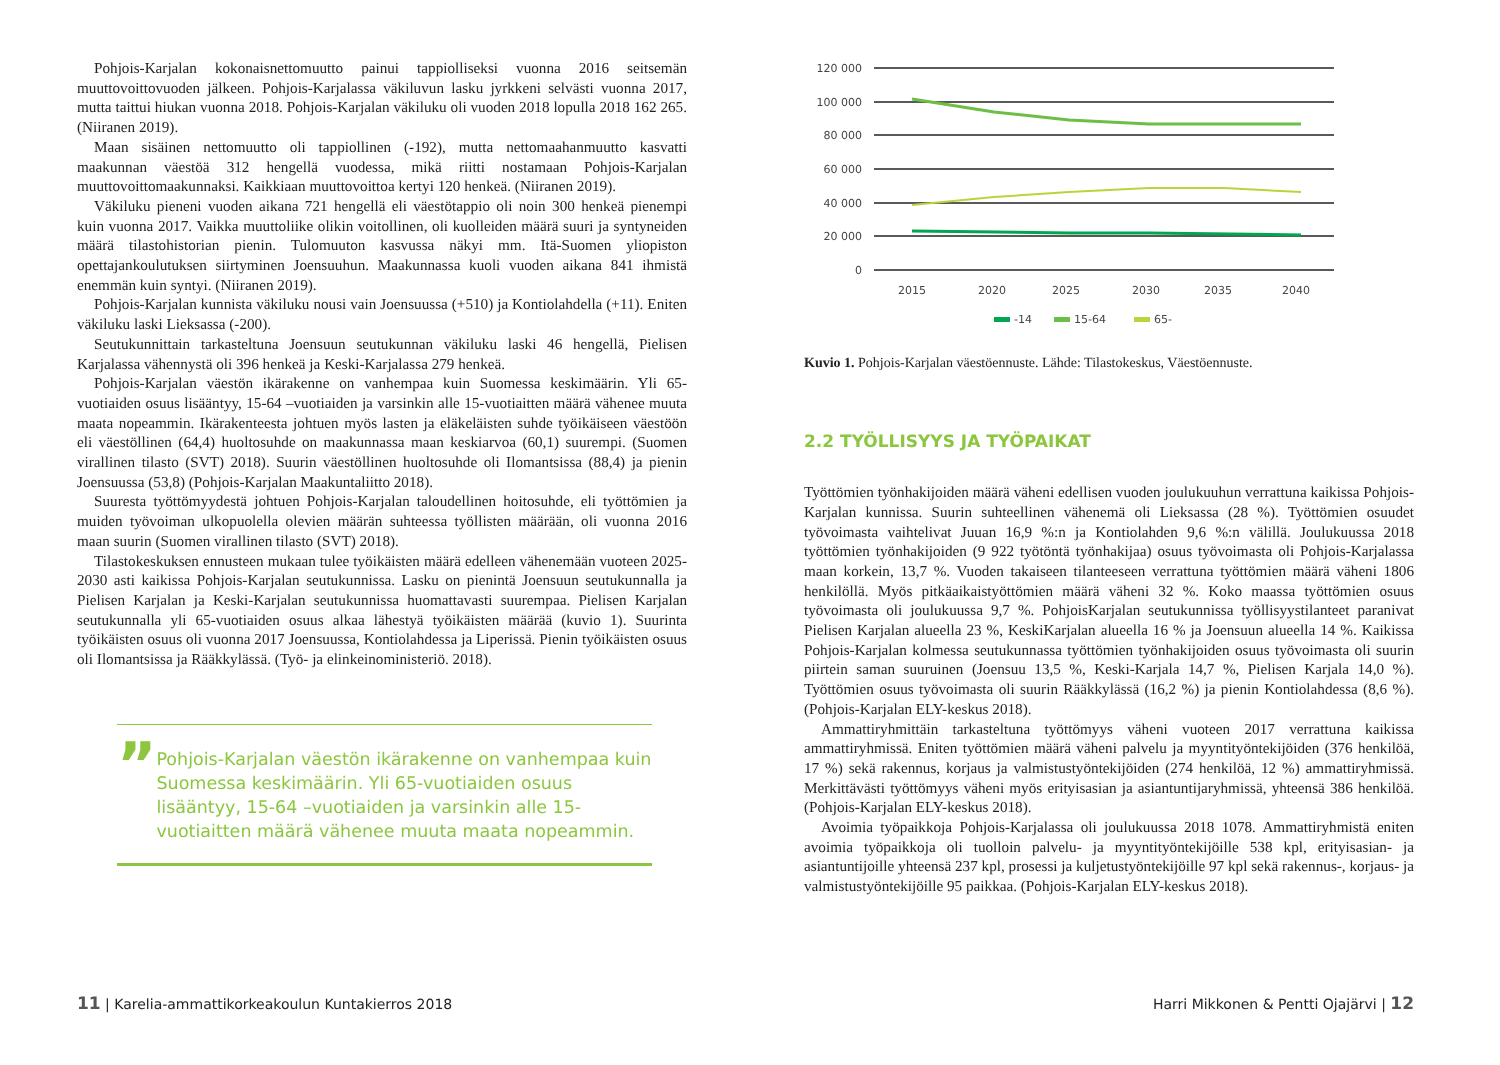Pohjois-Karjalan kokonaisnettomuutto painui tappiolliseksi vuonna 2016 seitsemän muuttovoittovuoden jälkeen. Pohjois-Karjalassa väkiluvun lasku jyrkkeni selvästi vuonna 2017, mutta taittui hiukan vuonna 2018. Pohjois-Karjalan väkiluku oli vuoden 2018 lopulla 2018 162 265. (Niiranen 2019).
Maan sisäinen nettomuutto oli tappiollinen (-192), mutta nettomaahanmuutto kasvatti maakunnan väestöä 312 hengellä vuodessa, mikä riitti nostamaan Pohjois-Karjalan muuttovoittomaakunnaksi. Kaikkiaan muuttovoittoa kertyi 120 henkeä. (Niiranen 2019).
Väkiluku pieneni vuoden aikana 721 hengellä eli väestötappio oli noin 300 henkeä pienempi kuin vuonna 2017. Vaikka muuttoliike olikin voitollinen, oli kuolleiden määrä suuri ja syntyneiden määrä tilastohistorian pienin. Tulomuuton kasvussa näkyi mm. Itä-Suomen yliopiston opettajankoulutuksen siirtyminen Joensuuhun. Maakunnassa kuoli vuoden aikana 841 ihmistä enemmän kuin syntyi. (Niiranen 2019).
Pohjois-Karjalan kunnista väkiluku nousi vain Joensuussa (+510) ja Kontiolahdella (+11). Eniten väkiluku laski Lieksassa (-200).
Seutukunnittain tarkasteltuna Joensuun seutukunnan väkiluku laski 46 hengellä, Pielisen Karjalassa vähennystä oli 396 henkeä ja Keski-Karjalassa 279 henkeä.
Pohjois-Karjalan väestön ikärakenne on vanhempaa kuin Suomessa keskimäärin. Yli 65-vuotiaiden osuus lisääntyy, 15-64 –vuotiaiden ja varsinkin alle 15-vuotiaitten määrä vähenee muuta maata nopeammin. Ikärakenteesta johtuen myös lasten ja eläkeläisten suhde työikäiseen väestöön eli väestöllinen (64,4) huoltosuhde on maakunnassa maan keskiarvoa (60,1) suurempi. (Suomen virallinen tilasto (SVT) 2018). Suurin väestöllinen huoltosuhde oli Ilomantsissa (88,4) ja pienin Joensuussa (53,8) (Pohjois-Karjalan Maakuntaliitto 2018).
Suuresta työttömyydestä johtuen Pohjois-Karjalan taloudellinen hoitosuhde, eli työttömien ja muiden työvoiman ulkopuolella olevien määrän suhteessa työllisten määrään, oli vuonna 2016 maan suurin (Suomen virallinen tilasto (SVT) 2018).
Tilastokeskuksen ennusteen mukaan tulee työikäisten määrä edelleen vähenemään vuoteen 2025-2030 asti kaikissa Pohjois-Karjalan seutukunnissa. Lasku on pienintä Joensuun seutukunnalla ja Pielisen Karjalan ja Keski-Karjalan seutukunnissa huomattavasti suurempaa. Pielisen Karjalan seutukunnalla yli 65-vuotiaiden osuus alkaa lähestyä työikäisten määrää (kuvio 1). Suurinta työikäisten osuus oli vuonna 2017 Joensuussa, Kontiolahdessa ja Liperissä. Pienin työikäisten osuus oli Ilomantsissa ja Rääkkylässä. (Työ- ja elinkeinoministeriö. 2018).
”
Pohjois-Karjalan väestön ikärakenne on vanhempaa kuin Suomessa keskimäärin. Yli 65-vuotiaiden osuus lisääntyy, 15-64 –vuotiaiden ja varsinkin alle 15-vuotiaitten määrä vähenee muuta maata nopeammin.
120 000
100 000
80 000
60 000
40 000
20 000
0
2015
2020
2025
2030
2035
2040
-14
15-64
65-
Kuvio 1. Pohjois-Karjalan väestöennuste. Lähde: Tilastokeskus, Väestöennuste.
2.2 TYÖLLISYYS JA TYÖPAIKAT
Työttömien työnhakijoiden määrä väheni edellisen vuoden joulukuuhun verrattuna kaikissa Pohjois-Karjalan kunnissa. Suurin suhteellinen vähenemä oli Lieksassa (28 %). Työttömien osuudet työvoimasta vaihtelivat Juuan 16,9 %:n ja Kontiolahden 9,6 %:n välillä. Joulukuussa 2018 työttömien työnhakijoiden (9 922 työtöntä työnhakijaa) osuus työvoimasta oli Pohjois-Karjalassa maan korkein, 13,7 %. Vuoden takaiseen tilanteeseen verrattuna työttömien määrä väheni 1806 henkilöllä. Myös pitkäaikaistyöttömien määrä väheni 32 %. Koko maassa työttömien osuus työvoimasta oli joulukuussa 9,7 %. PohjoisKarjalan seutukunnissa työllisyystilanteet paranivat Pielisen Karjalan alueella 23 %, KeskiKarjalan alueella 16 % ja Joensuun alueella 14 %. Kaikissa Pohjois-Karjalan kolmessa seutukunnassa työttömien työnhakijoiden osuus työvoimasta oli suurin piirtein saman suuruinen (Joensuu 13,5 %, Keski-Karjala 14,7 %, Pielisen Karjala 14,0 %). Työttömien osuus työvoimasta oli suurin Rääkkylässä (16,2 %) ja pienin Kontiolahdessa (8,6 %). (Pohjois-Karjalan ELY-keskus 2018).
Ammattiryhmittäin tarkasteltuna työttömyys väheni vuoteen 2017 verrattuna kaikissa ammattiryhmissä. Eniten työttömien määrä väheni palvelu ja myyntityöntekijöiden (376 henkilöä, 17 %) sekä rakennus, korjaus ja valmistustyöntekijöiden (274 henkilöä, 12 %) ammattiryhmissä. Merkittävästi työttömyys väheni myös erityisasian ja asiantuntijaryhmissä, yhteensä 386 henkilöä. (Pohjois-Karjalan ELY-keskus 2018).
Avoimia työpaikkoja Pohjois-Karjalassa oli joulukuussa 2018 1078. Ammattiryhmistä eniten avoimia työpaikkoja oli tuolloin palvelu- ja myyntityöntekijöille 538 kpl, erityisasian- ja asiantuntijoille yhteensä 237 kpl, prosessi ja kuljetustyöntekijöille 97 kpl sekä rakennus-, korjaus- ja valmistustyöntekijöille 95 paikkaa. (Pohjois-Karjalan ELY-keskus 2018).
11 | Karelia-ammattikorkeakoulun Kuntakierros 2018
Harri Mikkonen & Pentti Ojajärvi | 12